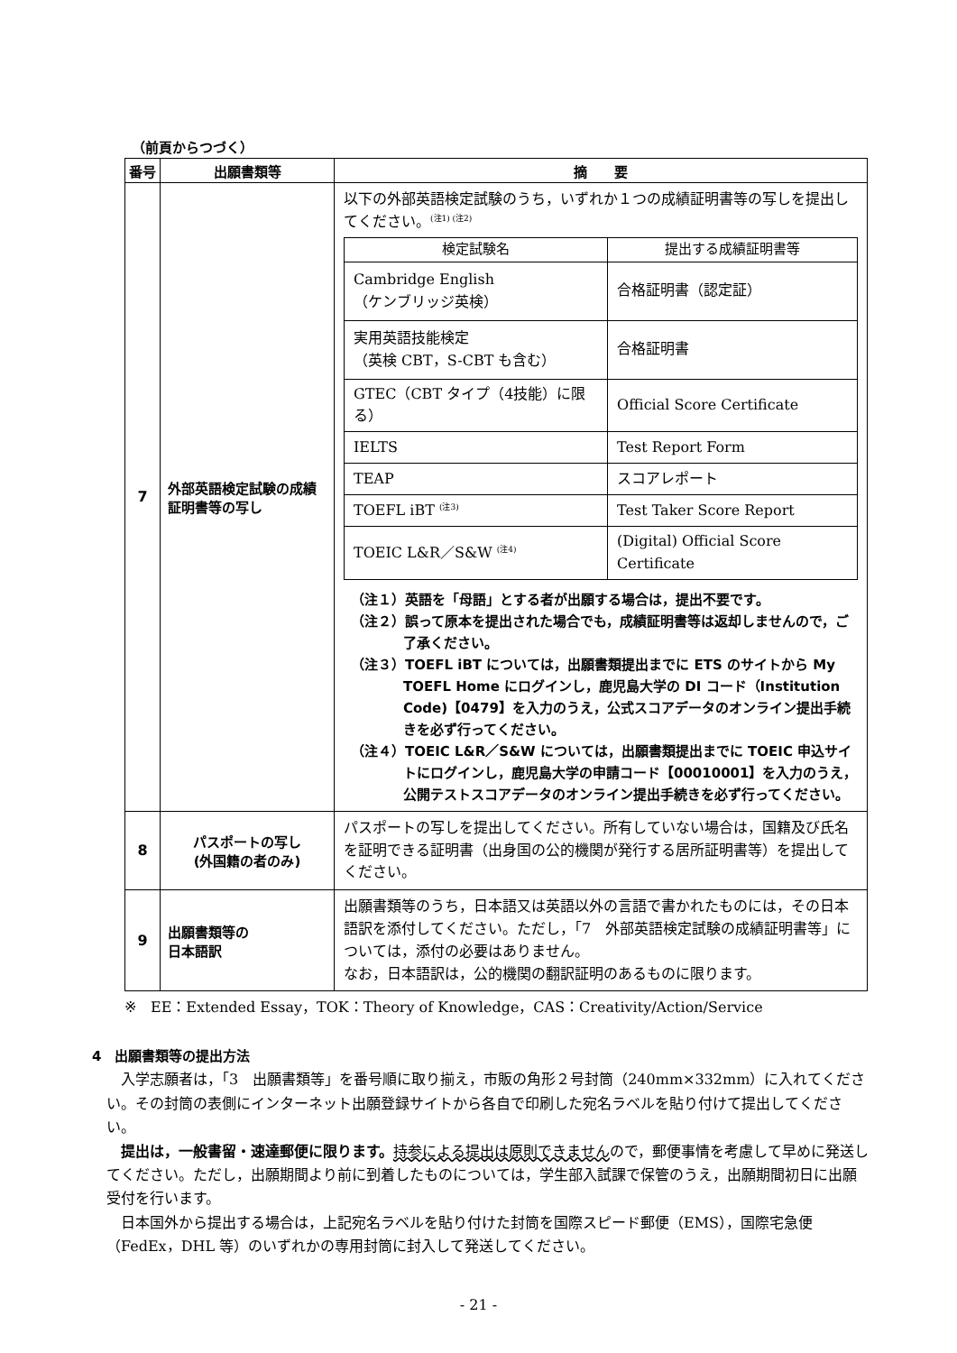（前頁からつづく）
| 番号 | 出願書類等 | 摘 要 |
| --- | --- | --- |
| 7 | 外部英語検定試験の成績証明書等の写し | 以下の外部英語検定試験のうち，いずれか１つの成績証明書等の写しを提出してください。<sup>(注1) (注2)</sup> / 検定試験名 / 提出する成績証明書等 / / --- / --- / / Cambridge English （ケンブリッジ英検） / 合格証明書（認定証） / / 実用英語技能検定 （英検 CBT，S-CBT も含む） / 合格証明書 / / GTEC（CBT タイプ（4技能）に限る） / Official Score Certificate / / IELTS / Test Report Form / / TEAP / スコアレポート / / TOEFL iBT <sup>(注3)</sup> / Test Taker Score Report / / TOEIC L&R／S&W <sup>(注4)</sup> / (Digital) Official Score Certificate / （注１）英語を「母語」とする者が出願する場合は，提出不要です。 （注２）誤って原本を提出された場合でも，成績証明書等は返却しませんので，ご了承ください。 （注３）TOEFL iBT については，出願書類提出までに ETS のサイトから My TOEFL Home にログインし，鹿児島大学の DI コード（Institution Code)【0479】を入力のうえ，公式スコアデータのオンライン提出手続きを必ず行ってください。 （注４）TOEIC L&R／S&W については，出願書類提出までに TOEIC 申込サイトにログインし，鹿児島大学の申請コード【00010001】を入力のうえ，公開テストスコアデータのオンライン提出手続きを必ず行ってください。 |
| 8 | パスポートの写し (外国籍の者のみ) | パスポートの写しを提出してください。所有していない場合は，国籍及び氏名を証明できる証明書（出身国の公的機関が発行する居所証明書等）を提出してください。 |
| 9 | 出願書類等の 日本語訳 | 出願書類等のうち，日本語又は英語以外の言語で書かれたものには，その日本語訳を添付してください。ただし，「7 外部英語検定試験の成績証明書等」については，添付の必要はありません。 なお，日本語訳は，公的機関の翻訳証明のあるものに限ります。 |
※　EE：Extended Essay，TOK：Theory of Knowledge，CAS：Creativity/Action/Service
4　出願書類等の提出方法
入学志願者は，「3　出願書類等」を番号順に取り揃え，市販の角形２号封筒（240mm×332mm）に入れてください。その封筒の表側にインターネット出願登録サイトから各自で印刷した宛名ラベルを貼り付けて提出してください。
提出は，一般書留・速達郵便に限ります。持参による提出は原則できませんので，郵便事情を考慮して早めに発送してください。ただし，出願期間より前に到着したものについては，学生部入試課で保管のうえ，出願期間初日に出願受付を行います。
日本国外から提出する場合は，上記宛名ラベルを貼り付けた封筒を国際スピード郵便（EMS），国際宅急便（FedEx，DHL 等）のいずれかの専用封筒に封入して発送してください。
- 21 -